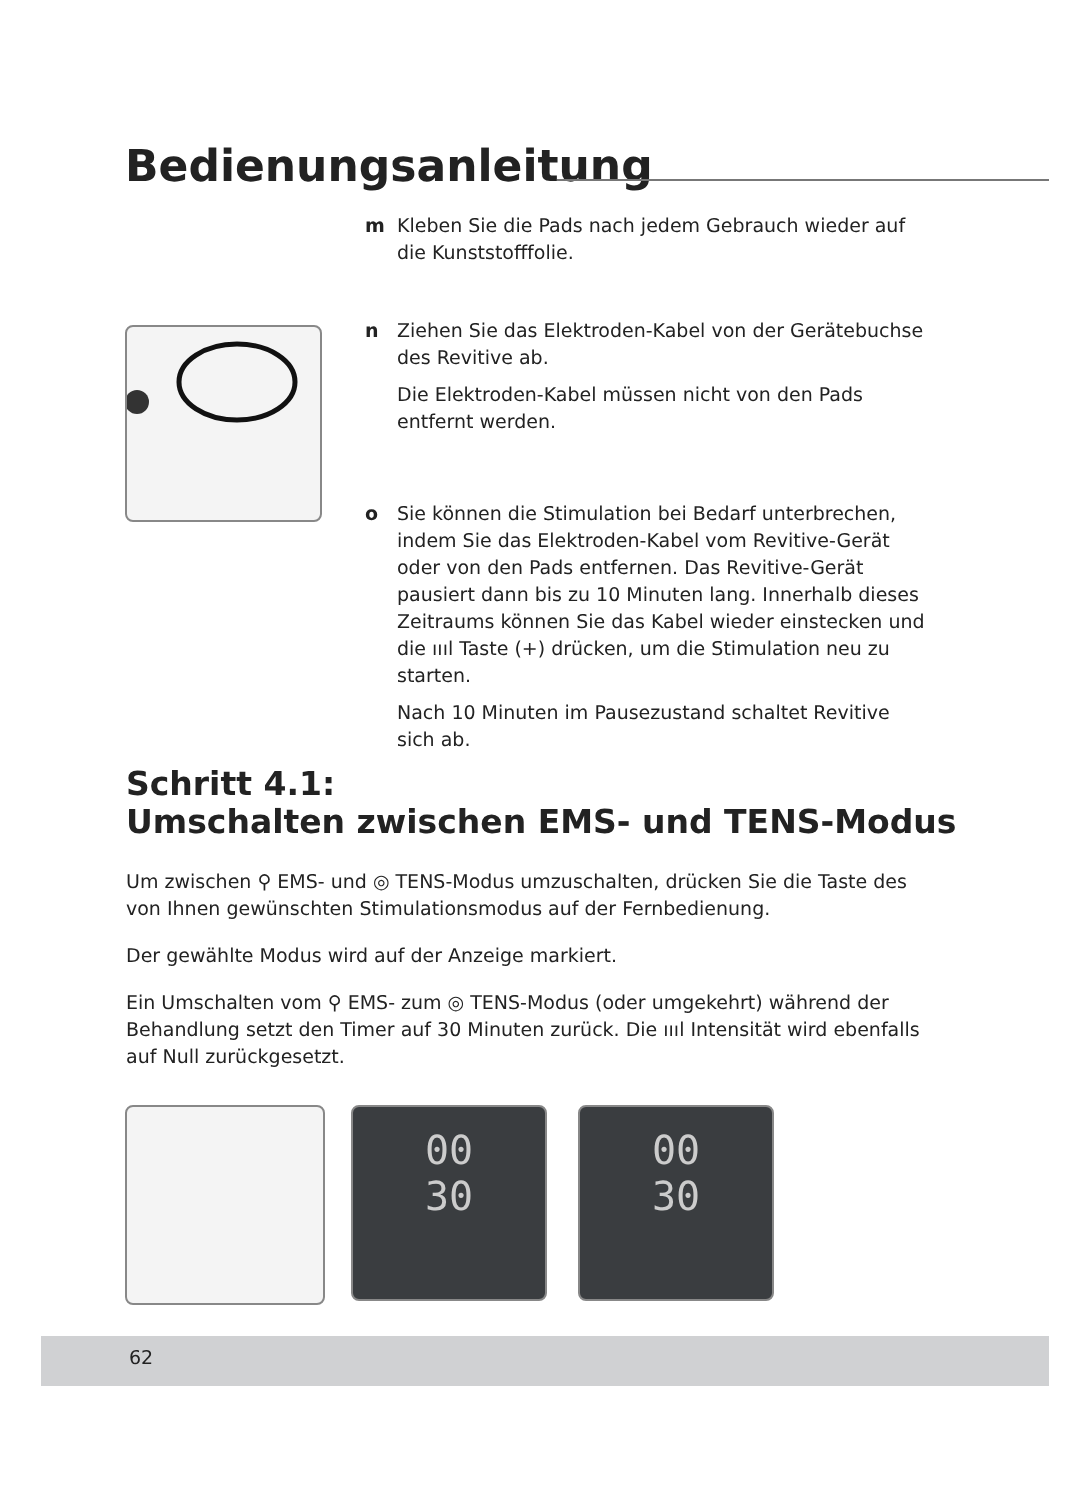Bedienungsanleitung
m Kleben Sie die Pads nach jedem Gebrauch wieder auf die Kunststofffolie.
n Ziehen Sie das Elektroden-Kabel von der Gerätebuchse des Revitive ab.
Die Elektroden-Kabel müssen nicht von den Pads entfernt werden.
o Sie können die Stimulation bei Bedarf unterbrechen, indem Sie das Elektroden-Kabel vom Revitive-Gerät oder von den Pads entfernen. Das Revitive-Gerät pausiert dann bis zu 10 Minuten lang. Innerhalb dieses Zeitraums können Sie das Kabel wieder einstecken und die ıııl Taste (+) drücken, um die Stimulation neu zu starten.
Nach 10 Minuten im Pausezustand schaltet Revitive sich ab.
Schritt 4.1:
Umschalten zwischen EMS- und TENS-Modus
Um zwischen ⚲ EMS- und ◎ TENS-Modus umzuschalten, drücken Sie die Taste des von Ihnen gewünschten Stimulationsmodus auf der Fernbedienung.
Der gewählte Modus wird auf der Anzeige markiert.
Ein Umschalten vom ⚲ EMS- zum ◎ TENS-Modus (oder umgekehrt) während der Behandlung setzt den Timer auf 30 Minuten zurück. Die ıııl Intensität wird ebenfalls auf Null zurückgesetzt.
00
30
00
30
62